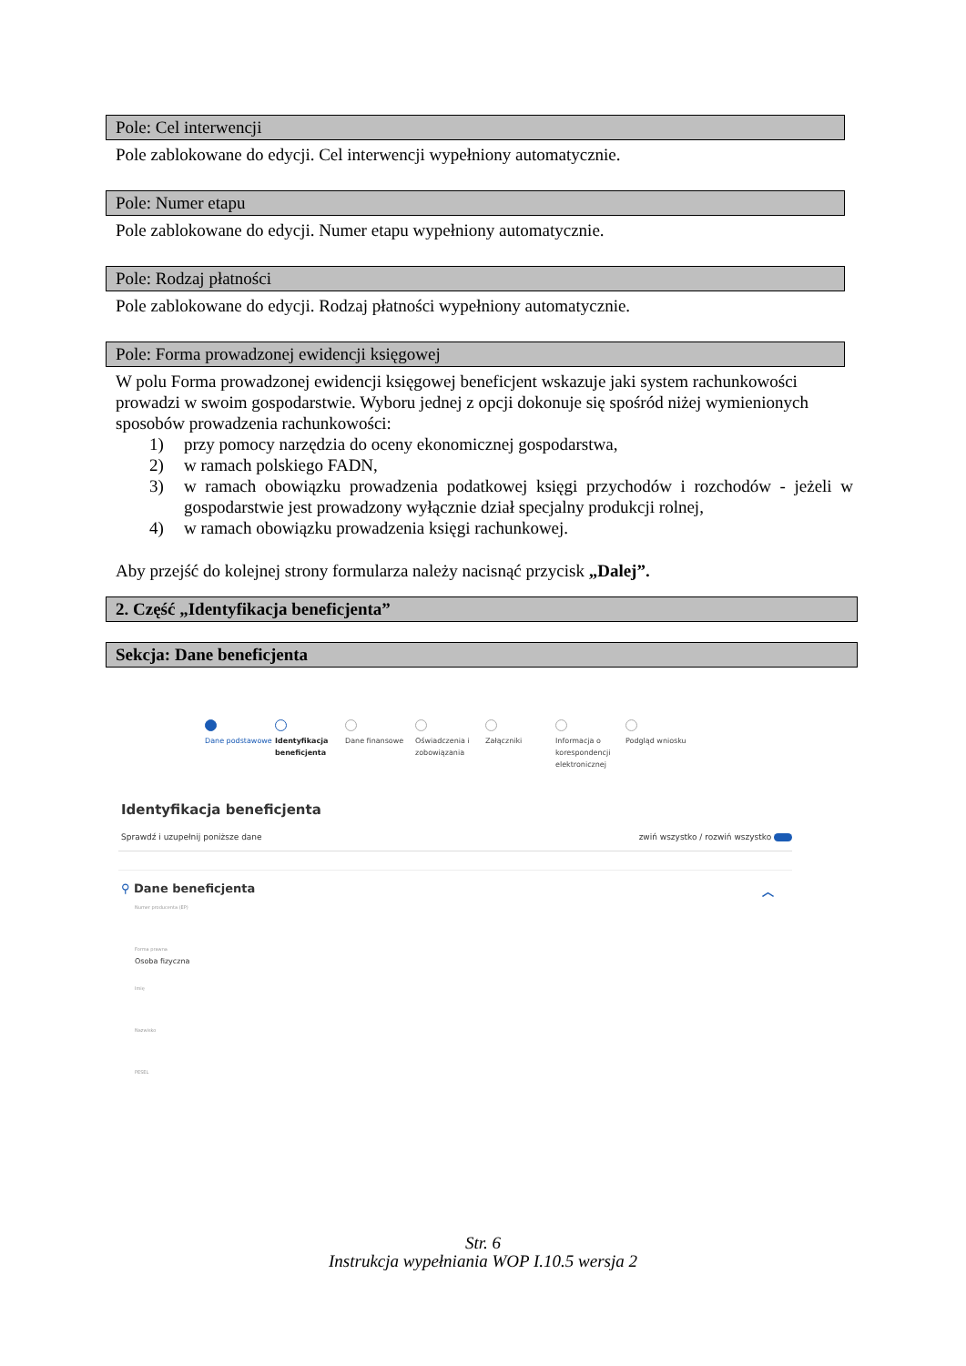Pole: Cel interwencji
Pole zablokowane do edycji. Cel interwencji wypełniony automatycznie.
Pole: Numer etapu
Pole zablokowane do edycji. Numer etapu wypełniony automatycznie.
Pole: Rodzaj płatności
Pole zablokowane do edycji. Rodzaj płatności wypełniony automatycznie.
Pole: Forma prowadzonej ewidencji księgowej
W polu Forma prowadzonej ewidencji księgowej beneficjent wskazuje jaki system rachunkowości prowadzi w swoim gospodarstwie. Wyboru jednej z opcji dokonuje się spośród niżej wymienionych sposobów prowadzenia rachunkowości:
1) przy pomocy narzędzia do oceny ekonomicznej gospodarstwa,
2) w ramach polskiego FADN,
3) w ramach obowiązku prowadzenia podatkowej księgi przychodów i rozchodów - jeżeli w gospodarstwie jest prowadzony wyłącznie dział specjalny produkcji rolnej,
4) w ramach obowiązku prowadzenia księgi rachunkowej.
Aby przejść do kolejnej strony formularza należy nacisnąć przycisk „Dalej”.
2. Część „Identyfikacja beneficjenta”
Sekcja: Dane beneficjenta
Dane podstawowe Identyfikacja beneficjenta
Dane finansowe Oświadczenia i zobowiązania
Załączniki Informacja o korespondencji elektronicznej
Podgląd wniosku
Identyfikacja beneficjenta
Sprawdź i uzupełnij poniższe dane zwiń wszystko / rozwiń wszystko
⚲ Dane beneficjenta ︿
Numer producenta (EP)
Forma prawna
Osoba fizyczna
Imię
Nazwisko
PESEL
Str. 6
Instrukcja wypełniania WOP I.10.5 wersja 2